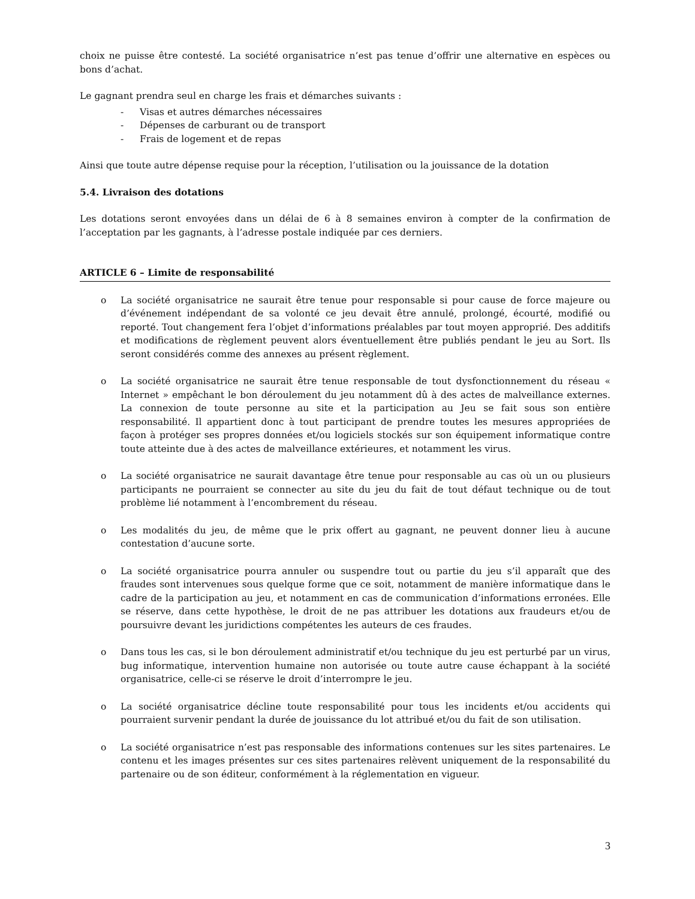choix ne puisse être contesté. La société organisatrice n’est pas tenue d’offrir une alternative en espèces ou bons d’achat.
Le gagnant prendra seul en charge les frais et démarches suivants :
- Visas et autres démarches nécessaires
- Dépenses de carburant ou de transport
- Frais de logement et de repas
Ainsi que toute autre dépense requise pour la réception, l’utilisation ou la jouissance de la dotation
5.4. Livraison des dotations
Les dotations seront envoyées dans un délai de 6 à 8 semaines environ à compter de la confirmation de l’acceptation par les gagnants, à l’adresse postale indiquée par ces derniers.
ARTICLE 6 – Limite de responsabilité
o La société organisatrice ne saurait être tenue pour responsable si pour cause de force majeure ou d’événement indépendant de sa volonté ce jeu devait être annulé, prolongé, écourté, modifié ou reporté. Tout changement fera l’objet d’informations préalables par tout moyen approprié. Des additifs et modifications de règlement peuvent alors éventuellement être publiés pendant le jeu au Sort. Ils seront considérés comme des annexes au présent règlement.
o La société organisatrice ne saurait être tenue responsable de tout dysfonctionnement du réseau « Internet » empêchant le bon déroulement du jeu notamment dû à des actes de malveillance externes. La connexion de toute personne au site et la participation au Jeu se fait sous son entière responsabilité. Il appartient donc à tout participant de prendre toutes les mesures appropriées de façon à protéger ses propres données et/ou logiciels stockés sur son équipement informatique contre toute atteinte due à des actes de malveillance extérieures, et notamment les virus.
o La société organisatrice ne saurait davantage être tenue pour responsable au cas où un ou plusieurs participants ne pourraient se connecter au site du jeu du fait de tout défaut technique ou de tout problème lié notamment à l’encombrement du réseau.
o Les modalités du jeu, de même que le prix offert au gagnant, ne peuvent donner lieu à aucune contestation d’aucune sorte.
o La société organisatrice pourra annuler ou suspendre tout ou partie du jeu s’il apparaît que des fraudes sont intervenues sous quelque forme que ce soit, notamment de manière informatique dans le cadre de la participation au jeu, et notamment en cas de communication d’informations erronées. Elle se réserve, dans cette hypothèse, le droit de ne pas attribuer les dotations aux fraudeurs et/ou de poursuivre devant les juridictions compétentes les auteurs de ces fraudes.
o Dans tous les cas, si le bon déroulement administratif et/ou technique du jeu est perturbé par un virus, bug informatique, intervention humaine non autorisée ou toute autre cause échappant à la société organisatrice, celle-ci se réserve le droit d’interrompre le jeu.
o La société organisatrice décline toute responsabilité pour tous les incidents et/ou accidents qui pourraient survenir pendant la durée de jouissance du lot attribué et/ou du fait de son utilisation.
o La société organisatrice n’est pas responsable des informations contenues sur les sites partenaires. Le contenu et les images présentes sur ces sites partenaires relèvent uniquement de la responsabilité du partenaire ou de son éditeur, conformément à la réglementation en vigueur.
3